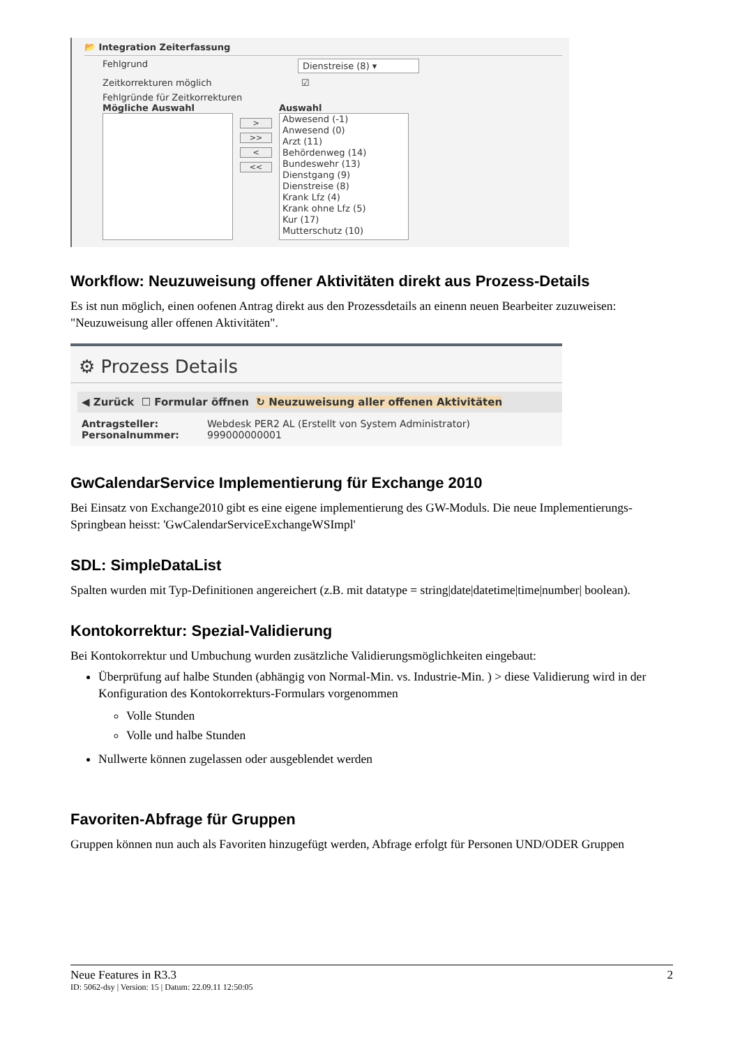📂 Integration Zeiterfassung
Fehlgrund Dienstreise (8) ▾
Zeitkorrekturen möglich ☑
Fehlgründe für Zeitkorrekturen
Mögliche Auswahl
>
>>
<
<<
Auswahl
Abwesend (-1)
Anwesend (0)
Arzt (11)
Behördenweg (14)
Bundeswehr (13)
Dienstgang (9)
Dienstreise (8)
Krank Lfz (4)
Krank ohne Lfz (5)
Kur (17)
Mutterschutz (10)
Workflow: Neuzuweisung offener Aktivitäten direkt aus Prozess-Details
Es ist nun möglich, einen oofenen Antrag direkt aus den Prozessdetails an einenn neuen Bearbeiter zuzuweisen: "Neuzuweisung aller offenen Aktivitäten".
⚙ Prozess Details
◀ Zurück ☐ Formular öffnen ↻ Neuzuweisung aller offenen Aktivitäten
Antragsteller: Webdesk PER2 AL (Erstellt von System Administrator)
Personalnummer: 999000000001
GwCalendarService Implementierung für Exchange 2010
Bei Einsatz von Exchange2010 gibt es eine eigene implementierung des GW-Moduls. Die neue Implementierungs-Springbean heisst: 'GwCalendarServiceExchangeWSImpl'
SDL: SimpleDataList
Spalten wurden mit Typ-Definitionen angereichert (z.B. mit datatype = string|date|datetime|time|number| boolean).
Kontokorrektur: Spezial-Validierung
Bei Kontokorrektur und Umbuchung wurden zusätzliche Validierungsmöglichkeiten eingebaut:
Überprüfung auf halbe Stunden (abhängig von Normal-Min. vs. Industrie-Min. ) > diese Validierung wird in der Konfiguration des Kontokorrekturs-Formulars vorgenommen
Volle Stunden
Volle und halbe Stunden
Nullwerte können zugelassen oder ausgeblendet werden
Favoriten-Abfrage für Gruppen
Gruppen können nun auch als Favoriten hinzugefügt werden, Abfrage erfolgt für Personen UND/ODER Gruppen
Neue Features in R3.3 2
ID: 5062-dsy | Version: 15 | Datum: 22.09.11 12:50:05